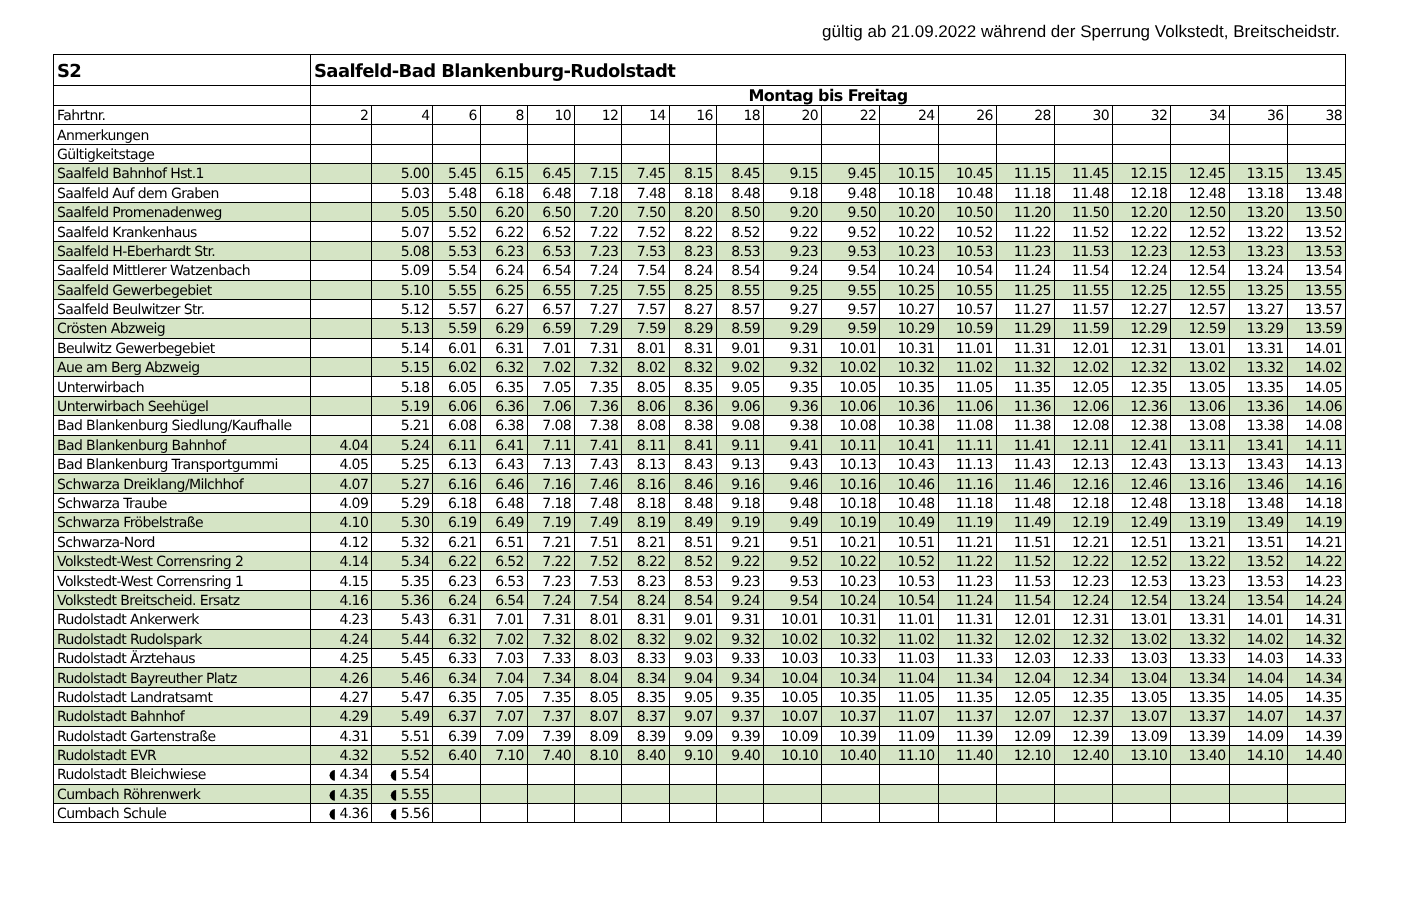gültig ab 21.09.2022 während der Sperrung Volkstedt, Breitscheidstr.
| S2 | Saalfeld-Bad Blankenburg-Rudolstadt | | | | | | | | | | | | | | | | | | |
| | Montag bis Freitag | | | | | | | | | | | | | | | | | | |
| Fahrtnr. | 2 | 4 | 6 | 8 | 10 | 12 | 14 | 16 | 18 | 20 | 22 | 24 | 26 | 28 | 30 | 32 | 34 | 36 | 38 |
| Anmerkungen | | | | | | | | | | | | | | | | | | | |
| Gültigkeitstage | | | | | | | | | | | | | | | | | | | |
| Saalfeld Bahnhof Hst.1 | | 5.00 | 5.45 | 6.15 | 6.45 | 7.15 | 7.45 | 8.15 | 8.45 | 9.15 | 9.45 | 10.15 | 10.45 | 11.15 | 11.45 | 12.15 | 12.45 | 13.15 | 13.45 |
| Saalfeld Auf dem Graben | | 5.03 | 5.48 | 6.18 | 6.48 | 7.18 | 7.48 | 8.18 | 8.48 | 9.18 | 9.48 | 10.18 | 10.48 | 11.18 | 11.48 | 12.18 | 12.48 | 13.18 | 13.48 |
| Saalfeld Promenadenweg | | 5.05 | 5.50 | 6.20 | 6.50 | 7.20 | 7.50 | 8.20 | 8.50 | 9.20 | 9.50 | 10.20 | 10.50 | 11.20 | 11.50 | 12.20 | 12.50 | 13.20 | 13.50 |
| Saalfeld Krankenhaus | | 5.07 | 5.52 | 6.22 | 6.52 | 7.22 | 7.52 | 8.22 | 8.52 | 9.22 | 9.52 | 10.22 | 10.52 | 11.22 | 11.52 | 12.22 | 12.52 | 13.22 | 13.52 |
| Saalfeld H-Eberhardt Str. | | 5.08 | 5.53 | 6.23 | 6.53 | 7.23 | 7.53 | 8.23 | 8.53 | 9.23 | 9.53 | 10.23 | 10.53 | 11.23 | 11.53 | 12.23 | 12.53 | 13.23 | 13.53 |
| Saalfeld Mittlerer Watzenbach | | 5.09 | 5.54 | 6.24 | 6.54 | 7.24 | 7.54 | 8.24 | 8.54 | 9.24 | 9.54 | 10.24 | 10.54 | 11.24 | 11.54 | 12.24 | 12.54 | 13.24 | 13.54 |
| Saalfeld Gewerbegebiet | | 5.10 | 5.55 | 6.25 | 6.55 | 7.25 | 7.55 | 8.25 | 8.55 | 9.25 | 9.55 | 10.25 | 10.55 | 11.25 | 11.55 | 12.25 | 12.55 | 13.25 | 13.55 |
| Saalfeld Beulwitzer Str. | | 5.12 | 5.57 | 6.27 | 6.57 | 7.27 | 7.57 | 8.27 | 8.57 | 9.27 | 9.57 | 10.27 | 10.57 | 11.27 | 11.57 | 12.27 | 12.57 | 13.27 | 13.57 |
| Crösten Abzweig | | 5.13 | 5.59 | 6.29 | 6.59 | 7.29 | 7.59 | 8.29 | 8.59 | 9.29 | 9.59 | 10.29 | 10.59 | 11.29 | 11.59 | 12.29 | 12.59 | 13.29 | 13.59 |
| Beulwitz Gewerbegebiet | | 5.14 | 6.01 | 6.31 | 7.01 | 7.31 | 8.01 | 8.31 | 9.01 | 9.31 | 10.01 | 10.31 | 11.01 | 11.31 | 12.01 | 12.31 | 13.01 | 13.31 | 14.01 |
| Aue am Berg Abzweig | | 5.15 | 6.02 | 6.32 | 7.02 | 7.32 | 8.02 | 8.32 | 9.02 | 9.32 | 10.02 | 10.32 | 11.02 | 11.32 | 12.02 | 12.32 | 13.02 | 13.32 | 14.02 |
| Unterwirbach | | 5.18 | 6.05 | 6.35 | 7.05 | 7.35 | 8.05 | 8.35 | 9.05 | 9.35 | 10.05 | 10.35 | 11.05 | 11.35 | 12.05 | 12.35 | 13.05 | 13.35 | 14.05 |
| Unterwirbach Seehügel | | 5.19 | 6.06 | 6.36 | 7.06 | 7.36 | 8.06 | 8.36 | 9.06 | 9.36 | 10.06 | 10.36 | 11.06 | 11.36 | 12.06 | 12.36 | 13.06 | 13.36 | 14.06 |
| Bad Blankenburg Siedlung/Kaufhalle | | 5.21 | 6.08 | 6.38 | 7.08 | 7.38 | 8.08 | 8.38 | 9.08 | 9.38 | 10.08 | 10.38 | 11.08 | 11.38 | 12.08 | 12.38 | 13.08 | 13.38 | 14.08 |
| Bad Blankenburg Bahnhof | 4.04 | 5.24 | 6.11 | 6.41 | 7.11 | 7.41 | 8.11 | 8.41 | 9.11 | 9.41 | 10.11 | 10.41 | 11.11 | 11.41 | 12.11 | 12.41 | 13.11 | 13.41 | 14.11 |
| Bad Blankenburg Transportgummi | 4.05 | 5.25 | 6.13 | 6.43 | 7.13 | 7.43 | 8.13 | 8.43 | 9.13 | 9.43 | 10.13 | 10.43 | 11.13 | 11.43 | 12.13 | 12.43 | 13.13 | 13.43 | 14.13 |
| Schwarza Dreiklang/Milchhof | 4.07 | 5.27 | 6.16 | 6.46 | 7.16 | 7.46 | 8.16 | 8.46 | 9.16 | 9.46 | 10.16 | 10.46 | 11.16 | 11.46 | 12.16 | 12.46 | 13.16 | 13.46 | 14.16 |
| Schwarza Traube | 4.09 | 5.29 | 6.18 | 6.48 | 7.18 | 7.48 | 8.18 | 8.48 | 9.18 | 9.48 | 10.18 | 10.48 | 11.18 | 11.48 | 12.18 | 12.48 | 13.18 | 13.48 | 14.18 |
| Schwarza Fröbelstraße | 4.10 | 5.30 | 6.19 | 6.49 | 7.19 | 7.49 | 8.19 | 8.49 | 9.19 | 9.49 | 10.19 | 10.49 | 11.19 | 11.49 | 12.19 | 12.49 | 13.19 | 13.49 | 14.19 |
| Schwarza-Nord | 4.12 | 5.32 | 6.21 | 6.51 | 7.21 | 7.51 | 8.21 | 8.51 | 9.21 | 9.51 | 10.21 | 10.51 | 11.21 | 11.51 | 12.21 | 12.51 | 13.21 | 13.51 | 14.21 |
| Volkstedt-West Corrensring 2 | 4.14 | 5.34 | 6.22 | 6.52 | 7.22 | 7.52 | 8.22 | 8.52 | 9.22 | 9.52 | 10.22 | 10.52 | 11.22 | 11.52 | 12.22 | 12.52 | 13.22 | 13.52 | 14.22 |
| Volkstedt-West Corrensring 1 | 4.15 | 5.35 | 6.23 | 6.53 | 7.23 | 7.53 | 8.23 | 8.53 | 9.23 | 9.53 | 10.23 | 10.53 | 11.23 | 11.53 | 12.23 | 12.53 | 13.23 | 13.53 | 14.23 |
| Volkstedt Breitscheid. Ersatz | 4.16 | 5.36 | 6.24 | 6.54 | 7.24 | 7.54 | 8.24 | 8.54 | 9.24 | 9.54 | 10.24 | 10.54 | 11.24 | 11.54 | 12.24 | 12.54 | 13.24 | 13.54 | 14.24 |
| Rudolstadt Ankerwerk | 4.23 | 5.43 | 6.31 | 7.01 | 7.31 | 8.01 | 8.31 | 9.01 | 9.31 | 10.01 | 10.31 | 11.01 | 11.31 | 12.01 | 12.31 | 13.01 | 13.31 | 14.01 | 14.31 |
| Rudolstadt Rudolspark | 4.24 | 5.44 | 6.32 | 7.02 | 7.32 | 8.02 | 8.32 | 9.02 | 9.32 | 10.02 | 10.32 | 11.02 | 11.32 | 12.02 | 12.32 | 13.02 | 13.32 | 14.02 | 14.32 |
| Rudolstadt Ärztehaus | 4.25 | 5.45 | 6.33 | 7.03 | 7.33 | 8.03 | 8.33 | 9.03 | 9.33 | 10.03 | 10.33 | 11.03 | 11.33 | 12.03 | 12.33 | 13.03 | 13.33 | 14.03 | 14.33 |
| Rudolstadt Bayreuther Platz | 4.26 | 5.46 | 6.34 | 7.04 | 7.34 | 8.04 | 8.34 | 9.04 | 9.34 | 10.04 | 10.34 | 11.04 | 11.34 | 12.04 | 12.34 | 13.04 | 13.34 | 14.04 | 14.34 |
| Rudolstadt Landratsamt | 4.27 | 5.47 | 6.35 | 7.05 | 7.35 | 8.05 | 8.35 | 9.05 | 9.35 | 10.05 | 10.35 | 11.05 | 11.35 | 12.05 | 12.35 | 13.05 | 13.35 | 14.05 | 14.35 |
| Rudolstadt Bahnhof | 4.29 | 5.49 | 6.37 | 7.07 | 7.37 | 8.07 | 8.37 | 9.07 | 9.37 | 10.07 | 10.37 | 11.07 | 11.37 | 12.07 | 12.37 | 13.07 | 13.37 | 14.07 | 14.37 |
| Rudolstadt Gartenstraße | 4.31 | 5.51 | 6.39 | 7.09 | 7.39 | 8.09 | 8.39 | 9.09 | 9.39 | 10.09 | 10.39 | 11.09 | 11.39 | 12.09 | 12.39 | 13.09 | 13.39 | 14.09 | 14.39 |
| Rudolstadt EVR | 4.32 | 5.52 | 6.40 | 7.10 | 7.40 | 8.10 | 8.40 | 9.10 | 9.40 | 10.10 | 10.40 | 11.10 | 11.40 | 12.10 | 12.40 | 13.10 | 13.40 | 14.10 | 14.40 |
| Rudolstadt Bleichwiese | ◖ 4.34 | ◖ 5.54 | | | | | | | | | | | | | | | | | |
| Cumbach Röhrenwerk | ◖ 4.35 | ◖ 5.55 | | | | | | | | | | | | | | | | | |
| Cumbach Schule | ◖ 4.36 | ◖ 5.56 | | | | | | | | | | | | | | | | | |